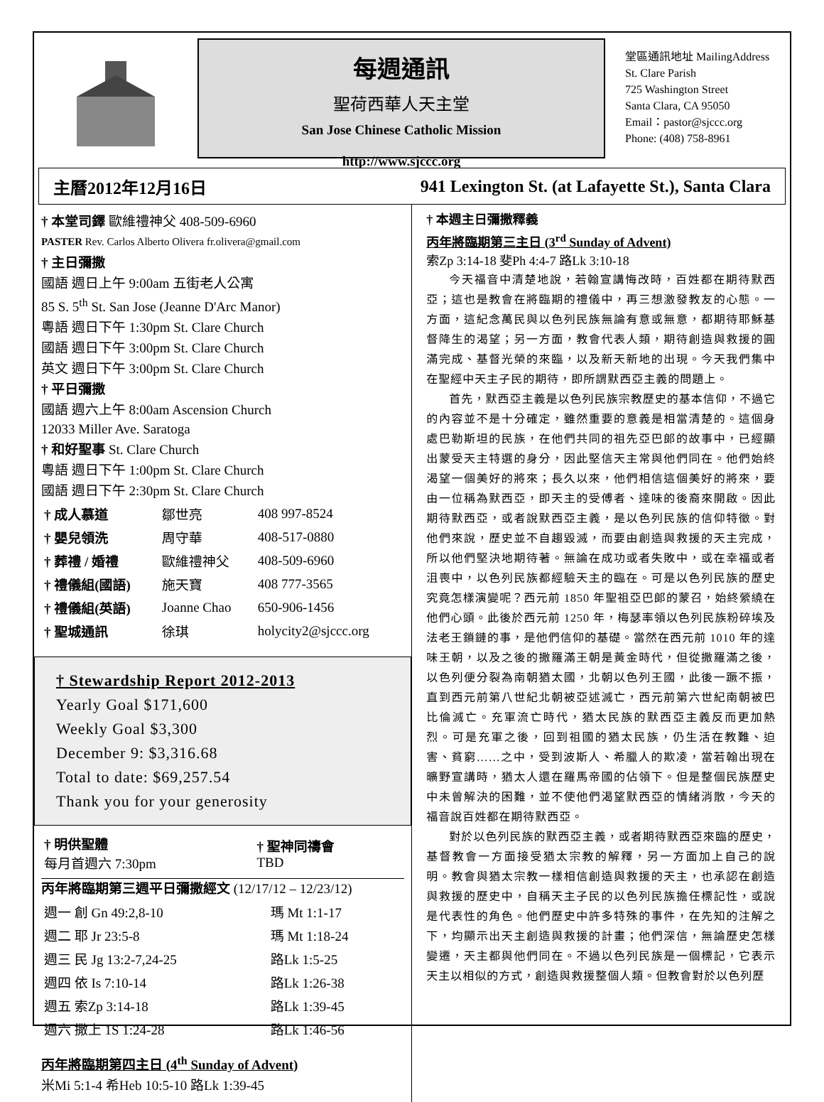每週通訊
聖荷西華人天主堂
San Jose Chinese Catholic Mission
http://www.sjccc.org
堂區通訊地址 MailingAddress
St. Clare Parish
725 Washington Street
Santa Clara, CA 95050
Email：pastor@sjccc.org
Phone: (408) 758-8961
主曆2012年12月16日 941 Lexington St. (at Lafayette St.), Santa Clara
† 本堂司鐸 歐維禮神父 408-509-6960
PASTER Rev. Carlos Alberto Olivera fr.olivera@gmail.com
† 主日彌撒
國語 週日上午 9:00am 五街老人公寓
85 S. 5<sup>th</sup> St. San Jose (Jeanne D'Arc Manor)
粵語 週日下午 1:30pm St. Clare Church
國語 週日下午 3:00pm St. Clare Church
英文 週日下午 3:00pm St. Clare Church
† 平日彌撒
國語 週六上午 8:00am Ascension Church
12033 Miller Ave. Saratoga
† 和好聖事 St. Clare Church
粵語 週日下午 1:00pm St. Clare Church
國語 週日下午 2:30pm St. Clare Church
| † 成人慕道 | 鄒世亮 | 408 997-8524 |
| † 嬰兒領洗 | 周守華 | 408-517-0880 |
| † 葬禮 / 婚禮 | 歐維禮神父 | 408-509-6960 |
| † 禮儀組(國語) | 施天寶 | 408 777-3565 |
| † 禮儀組(英語) | Joanne Chao | 650-906-1456 |
| † 聖城通訊 | 徐琪 | holycity2@sjccc.org |
† Stewardship Report 2012-2013
Yearly Goal $171,600
Weekly Goal $3,300
December 9: $3,316.68
Total to date: $69,257.54
Thank you for your generosity
| † 明供聖體 每月首週六 7:30pm | † 聖神同禱會 TBD |
丙年將臨期第三週平日彌撒經文 (12/17/12 – 12/23/12)
| 週一 創 Gn 49:2,8-10 | 瑪 Mt 1:1-17 |
| 週二 耶 Jr 23:5-8 | 瑪 Mt 1:18-24 |
| 週三 民 Jg 13:2-7,24-25 | 路Lk 1:5-25 |
| 週四 依 Is 7:10-14 | 路Lk 1:26-38 |
| 週五 索Zp 3:14-18 | 路Lk 1:39-45 |
| 週六 撒上 1S 1:24-28 | 路Lk 1:46-56 |
丙年將臨期第四主日 (4<sup>th</sup> Sunday of Advent)
米Mi 5:1-4 希Heb 10:5-10 路Lk 1:39-45
† 本週主日彌撒釋義
丙年將臨期第三主日 (3<sup>rd</sup> Sunday of Advent)
索Zp 3:14-18 斐Ph 4:4-7 路Lk 3:10-18
今天福音中清楚地說，若翰宣講悔改時，百姓都在期待默西亞；這也是教會在將臨期的禮儀中，再三想激發教友的心態。一方面，這紀念萬民與以色列民族無論有意或無意，都期待耶穌基督降生的渴望；另一方面，教會代表人類，期待創造與救援的圓滿完成、基督光榮的來臨，以及新天新地的出現。今天我們集中在聖經中天主子民的期待，即所謂默西亞主義的問題上。
首先，默西亞主義是以色列民族宗教歷史的基本信仰，不過它的內容並不是十分確定，雖然重要的意義是相當清楚的。這個身處巴勒斯坦的民族，在他們共同的祖先亞巴郎的故事中，已經顯出蒙受天主特選的身分，因此堅信天主常與他們同在。他們始終渴望一個美好的將來；長久以來，他們相信這個美好的將來，要由一位稱為默西亞，即天主的受傅者、達味的後裔來開啟。因此期待默西亞，或者說默西亞主義，是以色列民族的信仰特徵。對他們來說，歷史並不自趨毀滅，而要由創造與救援的天主完成，所以他們堅決地期待著。無論在成功或者失敗中，或在幸福或者沮喪中，以色列民族都經驗天主的臨在。可是以色列民族的歷史究竟怎樣演變呢？西元前 1850 年聖祖亞巴郎的蒙召，始終縈繞在他們心頭。此後於西元前 1250 年，梅瑟率領以色列民族粉碎埃及法老王鎖鏈的事，是他們信仰的基礎。當然在西元前 1010 年的達味王朝，以及之後的撒羅滿王朝是黃金時代，但從撒羅滿之後，以色列便分裂為南朝猶太國，北朝以色列王國，此後一蹶不振，直到西元前第八世紀北朝被亞述滅亡，西元前第六世紀南朝被巴比倫滅亡。充軍流亡時代，猶太民族的默西亞主義反而更加熱烈。可是充軍之後，回到祖國的猶太民族，仍生活在教難、迫害、貧窮……之中，受到波斯人、希臘人的欺凌，當若翰出現在曠野宣講時，猶太人還在羅馬帝國的佔領下。但是整個民族歷史中未曾解決的困難，並不使他們渴望默西亞的情緒消散，今天的福音說百姓都在期待默西亞。
對於以色列民族的默西亞主義，或者期待默西亞來臨的歷史，基督教會一方面接受猶太宗教的解釋，另一方面加上自己的說明。教會與猶太宗教一樣相信創造與救援的天主，也承認在創造與救援的歷史中，自稱天主子民的以色列民族擔任標記性，或說是代表性的角色。他們歷史中許多特殊的事件，在先知的注解之下，均顯示出天主創造與救援的計畫；他們深信，無論歷史怎樣變遷，天主都與他們同在。不過以色列民族是一個標記，它表示天主以相似的方式，創造與救援整個人類。但教會對於以色列歷